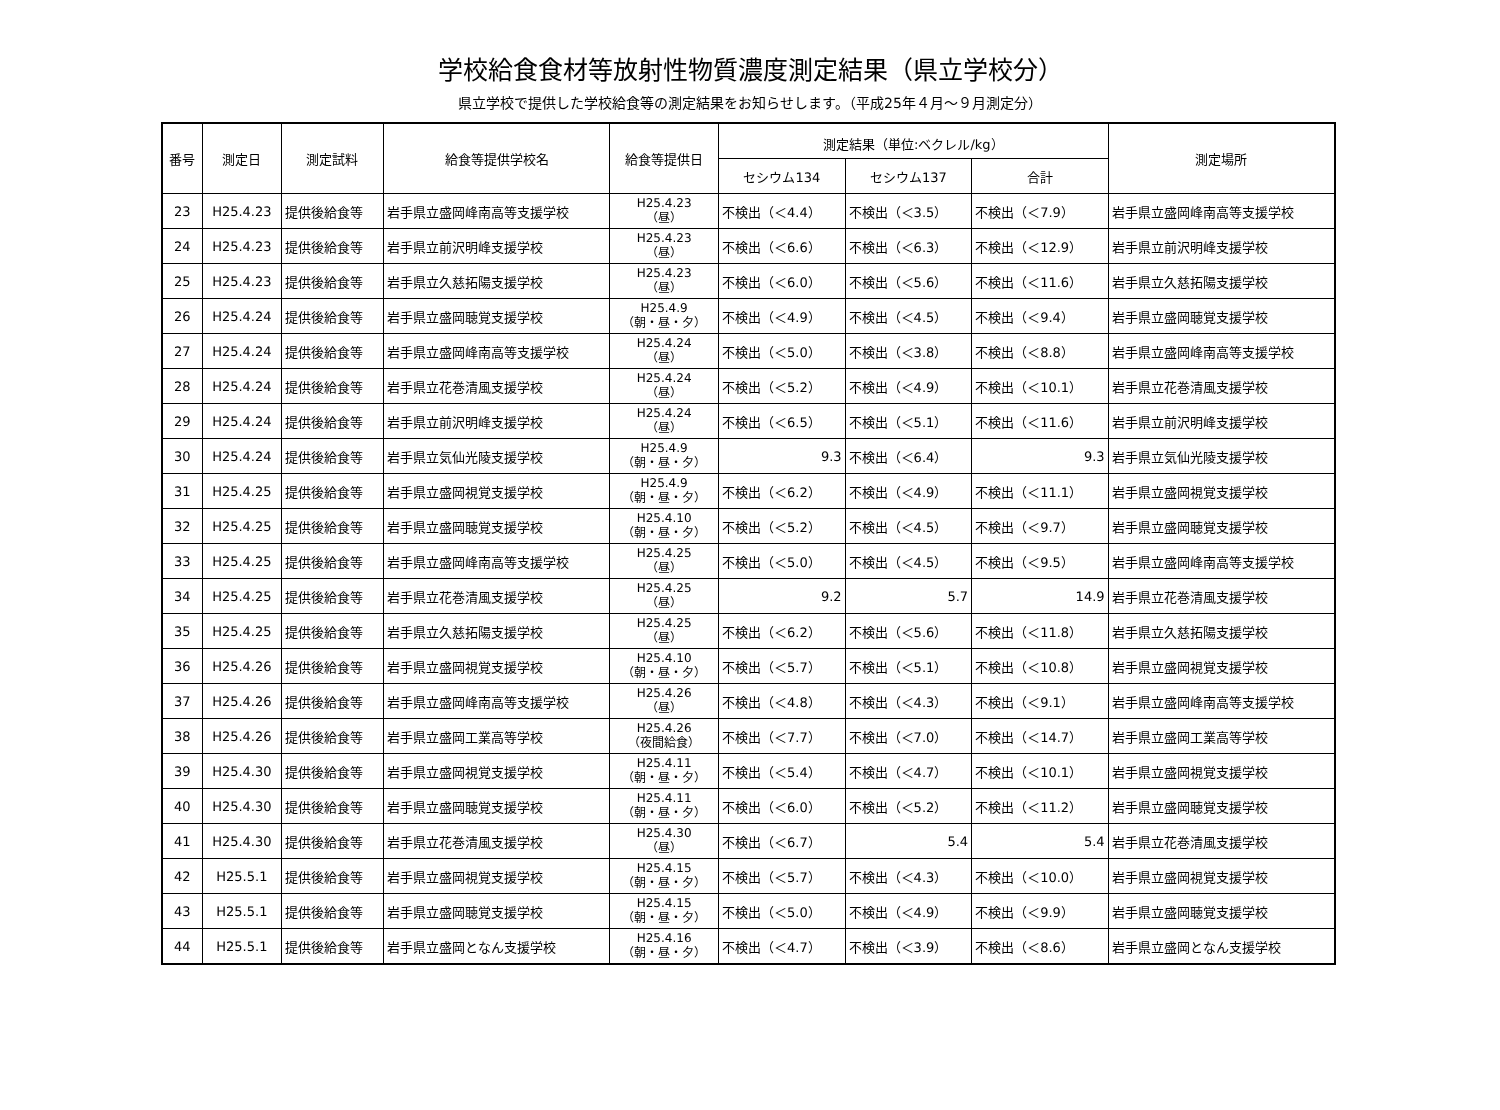学校給食食材等放射性物質濃度測定結果（県立学校分）
県立学校で提供した学校給食等の測定結果をお知らせします。（平成25年４月～９月測定分）
| 番号 | 測定日 | 測定試料 | 給食等提供学校名 | 給食等提供日 | 測定結果（単位:ベクレル/kg） | | | 測定場所 |
| --- | --- | --- | --- | --- | --- | --- | --- | --- |
| | | | | | セシウム134 | セシウム137 | 合計 | |
| 23 | H25.4.23 | 提供後給食等 | 岩手県立盛岡峰南高等支援学校 | H25.4.23 （昼） | 不検出（＜4.4） | 不検出（＜3.5） | 不検出（＜7.9） | 岩手県立盛岡峰南高等支援学校 |
| 24 | H25.4.23 | 提供後給食等 | 岩手県立前沢明峰支援学校 | H25.4.23 （昼） | 不検出（＜6.6） | 不検出（＜6.3） | 不検出（＜12.9） | 岩手県立前沢明峰支援学校 |
| 25 | H25.4.23 | 提供後給食等 | 岩手県立久慈拓陽支援学校 | H25.4.23 （昼） | 不検出（＜6.0） | 不検出（＜5.6） | 不検出（＜11.6） | 岩手県立久慈拓陽支援学校 |
| 26 | H25.4.24 | 提供後給食等 | 岩手県立盛岡聴覚支援学校 | H25.4.9 （朝・昼・夕） | 不検出（＜4.9） | 不検出（＜4.5） | 不検出（＜9.4） | 岩手県立盛岡聴覚支援学校 |
| 27 | H25.4.24 | 提供後給食等 | 岩手県立盛岡峰南高等支援学校 | H25.4.24 （昼） | 不検出（＜5.0） | 不検出（＜3.8） | 不検出（＜8.8） | 岩手県立盛岡峰南高等支援学校 |
| 28 | H25.4.24 | 提供後給食等 | 岩手県立花巻清風支援学校 | H25.4.24 （昼） | 不検出（＜5.2） | 不検出（＜4.9） | 不検出（＜10.1） | 岩手県立花巻清風支援学校 |
| 29 | H25.4.24 | 提供後給食等 | 岩手県立前沢明峰支援学校 | H25.4.24 （昼） | 不検出（＜6.5） | 不検出（＜5.1） | 不検出（＜11.6） | 岩手県立前沢明峰支援学校 |
| 30 | H25.4.24 | 提供後給食等 | 岩手県立気仙光陵支援学校 | H25.4.9 （朝・昼・夕） | 9.3 | 不検出（＜6.4） | 9.3 | 岩手県立気仙光陵支援学校 |
| 31 | H25.4.25 | 提供後給食等 | 岩手県立盛岡視覚支援学校 | H25.4.9 （朝・昼・夕） | 不検出（＜6.2） | 不検出（＜4.9） | 不検出（＜11.1） | 岩手県立盛岡視覚支援学校 |
| 32 | H25.4.25 | 提供後給食等 | 岩手県立盛岡聴覚支援学校 | H25.4.10 （朝・昼・夕） | 不検出（＜5.2） | 不検出（＜4.5） | 不検出（＜9.7） | 岩手県立盛岡聴覚支援学校 |
| 33 | H25.4.25 | 提供後給食等 | 岩手県立盛岡峰南高等支援学校 | H25.4.25 （昼） | 不検出（＜5.0） | 不検出（＜4.5） | 不検出（＜9.5） | 岩手県立盛岡峰南高等支援学校 |
| 34 | H25.4.25 | 提供後給食等 | 岩手県立花巻清風支援学校 | H25.4.25 （昼） | 9.2 | 5.7 | 14.9 | 岩手県立花巻清風支援学校 |
| 35 | H25.4.25 | 提供後給食等 | 岩手県立久慈拓陽支援学校 | H25.4.25 （昼） | 不検出（＜6.2） | 不検出（＜5.6） | 不検出（＜11.8） | 岩手県立久慈拓陽支援学校 |
| 36 | H25.4.26 | 提供後給食等 | 岩手県立盛岡視覚支援学校 | H25.4.10 （朝・昼・夕） | 不検出（＜5.7） | 不検出（＜5.1） | 不検出（＜10.8） | 岩手県立盛岡視覚支援学校 |
| 37 | H25.4.26 | 提供後給食等 | 岩手県立盛岡峰南高等支援学校 | H25.4.26 （昼） | 不検出（＜4.8） | 不検出（＜4.3） | 不検出（＜9.1） | 岩手県立盛岡峰南高等支援学校 |
| 38 | H25.4.26 | 提供後給食等 | 岩手県立盛岡工業高等学校 | H25.4.26 （夜間給食） | 不検出（＜7.7） | 不検出（＜7.0） | 不検出（＜14.7） | 岩手県立盛岡工業高等学校 |
| 39 | H25.4.30 | 提供後給食等 | 岩手県立盛岡視覚支援学校 | H25.4.11 （朝・昼・夕） | 不検出（＜5.4） | 不検出（＜4.7） | 不検出（＜10.1） | 岩手県立盛岡視覚支援学校 |
| 40 | H25.4.30 | 提供後給食等 | 岩手県立盛岡聴覚支援学校 | H25.4.11 （朝・昼・夕） | 不検出（＜6.0） | 不検出（＜5.2） | 不検出（＜11.2） | 岩手県立盛岡聴覚支援学校 |
| 41 | H25.4.30 | 提供後給食等 | 岩手県立花巻清風支援学校 | H25.4.30 （昼） | 不検出（＜6.7） | 5.4 | 5.4 | 岩手県立花巻清風支援学校 |
| 42 | H25.5.1 | 提供後給食等 | 岩手県立盛岡視覚支援学校 | H25.4.15 （朝・昼・夕） | 不検出（＜5.7） | 不検出（＜4.3） | 不検出（＜10.0） | 岩手県立盛岡視覚支援学校 |
| 43 | H25.5.1 | 提供後給食等 | 岩手県立盛岡聴覚支援学校 | H25.4.15 （朝・昼・夕） | 不検出（＜5.0） | 不検出（＜4.9） | 不検出（＜9.9） | 岩手県立盛岡聴覚支援学校 |
| 44 | H25.5.1 | 提供後給食等 | 岩手県立盛岡となん支援学校 | H25.4.16 （朝・昼・夕） | 不検出（＜4.7） | 不検出（＜3.9） | 不検出（＜8.6） | 岩手県立盛岡となん支援学校 |